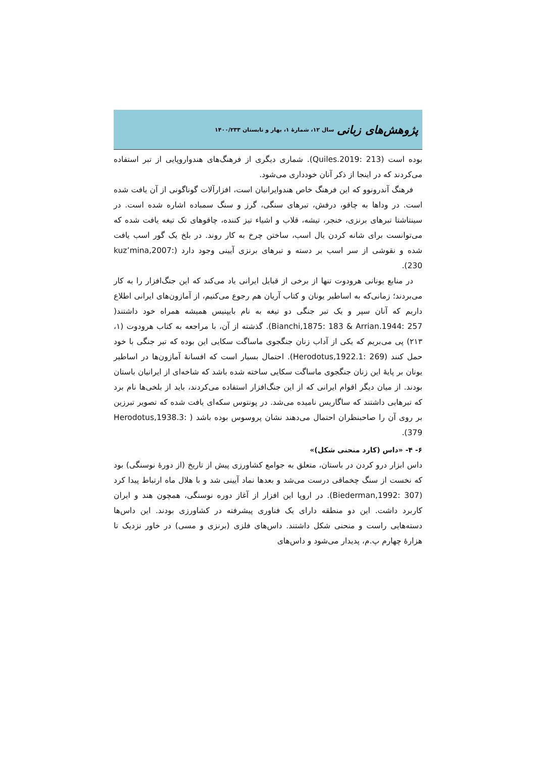پژوهش‌های زبانی سال ۱۲، شمارۀ ۱، بهار و تابستان ۱۴۰۰/۲۳۳
بوده است (Quiles.2019: 213). شماری دیگری از فرهنگ‌های هندواروپایی از تبر استفاده می‌کردند که در اینجا از ذکر آنان خودداری می‌شود.
فرهنگ آندرونوو که این فرهنگ خاص هندوایرانیان است، افزارآلات گوناگونی از آن یافت شده است. در وداها به چاقو، درفش، تبرهای سنگی، گرز و سنگ سمباده اشاره شده است. در سینتاشتا تبرهای برنزی، خنجر، تیشه، قلاب و اشیاء تیز کننده، چاقوهای تک تیغه یافت شده که می‌توانست برای شانه کردن یال اسب، ساختن چرخ به کار روند. در بلخ یک گور اسب یافت شده و نقوشی از سر اسب بر دسته و تبرهای برنزی آیینی وجود دارد (kuz’mina,2007: 230).
در منابع یونانی هرودوت تنها از برخی از قبایل ایرانی یاد می‌کند که این جنگ‌افزار را به کار می‌بردند؛ زمانی‌که به اساطیر یونان و کتاب آریان هم رجوع می‌کنیم، از آمازون‌های ایرانی اطلاع داریم که آنان سپر و یک تبر جنگی دو تیغه به نام بایپنیس همیشه همراه خود داشتند( Bianchi,1875: 183 & Arrian.1944: 257). گذشته از آن، با مراجعه به کتاب هرودوت (۱، ۲۱۳) پی می‌بریم که یکی از آداب زنان جنگجوی ماساگت سکایی این بوده که تبر جنگی با خود حمل کنند (Herodotus,1922.1: 269). احتمال بسیار است که افسانۀ آمازون‌ها در اساطیر یونان بر پایۀ این زنان جنگجوی ماساگت سکایی ساخته شده باشد که شاخه‌ای از ایرانیان باستان بودند. از میان دیگر اقوام ایرانی که از این جنگ‌افزار استفاده می‌کردند، باید از بلخی‌ها نام برد که تبرهایی داشتند که ساگاریس نامیده می‌شد. در پونتوس سکه‌ای یافت شده که تصویر تبرزین بر روی آن را صاحبنظران احتمال می‌دهند نشان پروسوس بوده باشد ( Herodotus,1938.3: 379).
۶- ۴- «داس (کارد منحنی شکل)»
داس ابزار درو کردن در باستان، متعلق به جوامع کشاورزی پیش از تاریخ (از دورۀ نوسنگی) بود که نخست از سنگ چخماقی درست می‌شد و بعدها نماد آیینی شد و با هلال ماه ارتباط پیدا کرد (Biederman,1992: 307). در اروپا این افزار از آغاز دوره نوسنگی، همچون هند و ایران کاربرد داشت. این دو منطقه دارای یک فناوری پیشرفته در کشاورزی بودند. این داس‌ها دسته‌هایی راست و منحنی شکل داشتند. داس‌های فلزی (برنزی و مسی) در خاور نزدیک تا هزارۀ چهارم پ.م، پدیدار می‌شود و داس‌های